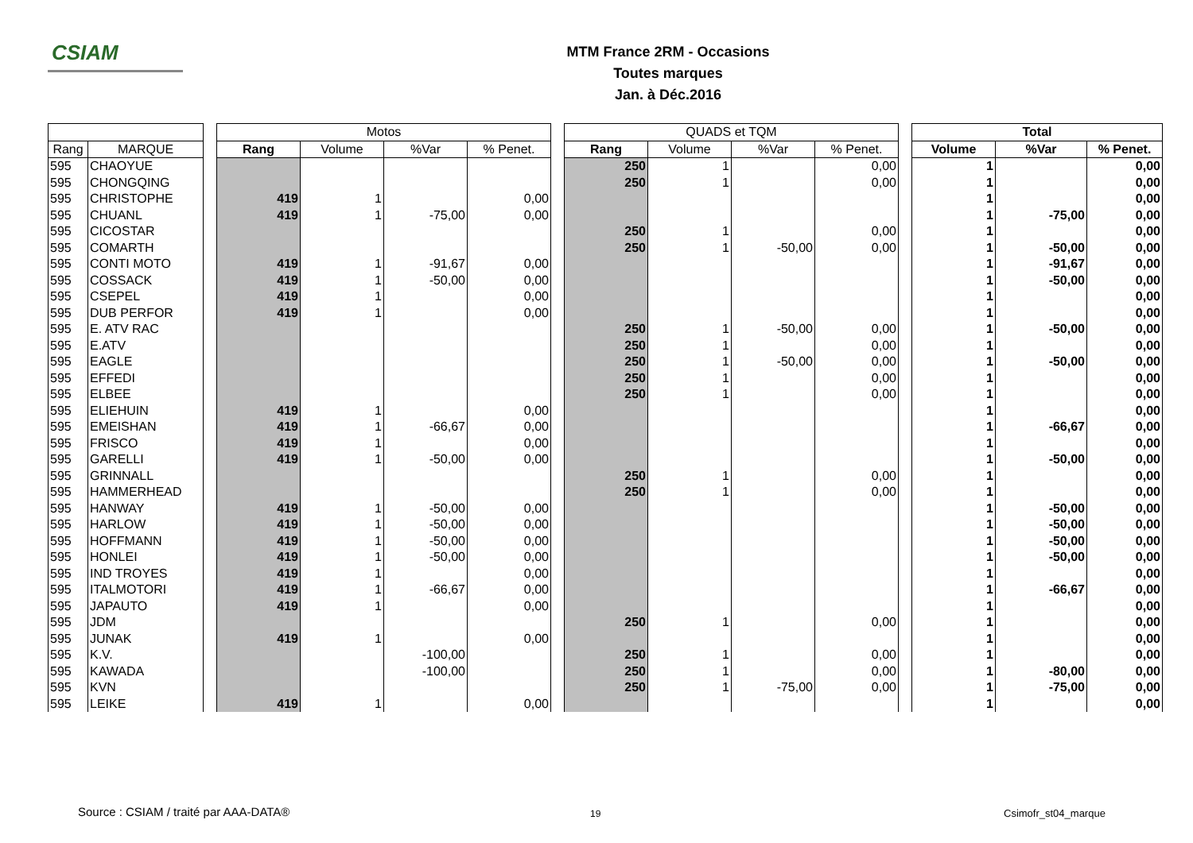CSIAM
MTM France 2RM - Occasions
Toutes marques
Jan. à Déc.2016
| | | | Motos | | | | | QUADS et TQM | | | | | Total | | |
| Rang | MARQUE | | Rang | Volume | %Var | % Penet. | | Rang | Volume | %Var | % Penet. | | Volume | %Var | % Penet. |
| 595 | CHAOYUE | | | | | | | 250 | 1 | | 0,00 | | 1 | | 0,00 |
| 595 | CHONGQING | | | | | | | 250 | 1 | | 0,00 | | 1 | | 0,00 |
| 595 | CHRISTOPHE | | 419 | 1 | | 0,00 | | | | | | | 1 | | 0,00 |
| 595 | CHUANL | | 419 | 1 | -75,00 | 0,00 | | | | | | | 1 | -75,00 | 0,00 |
| 595 | CICOSTAR | | | | | | | 250 | 1 | | 0,00 | | 1 | | 0,00 |
| 595 | COMARTH | | | | | | | 250 | 1 | -50,00 | 0,00 | | 1 | -50,00 | 0,00 |
| 595 | CONTI MOTO | | 419 | 1 | -91,67 | 0,00 | | | | | | | 1 | -91,67 | 0,00 |
| 595 | COSSACK | | 419 | 1 | -50,00 | 0,00 | | | | | | | 1 | -50,00 | 0,00 |
| 595 | CSEPEL | | 419 | 1 | | 0,00 | | | | | | | 1 | | 0,00 |
| 595 | DUB PERFOR | | 419 | 1 | | 0,00 | | | | | | | 1 | | 0,00 |
| 595 | E. ATV RAC | | | | | | | 250 | 1 | -50,00 | 0,00 | | 1 | -50,00 | 0,00 |
| 595 | E.ATV | | | | | | | 250 | 1 | | 0,00 | | 1 | | 0,00 |
| 595 | EAGLE | | | | | | | 250 | 1 | -50,00 | 0,00 | | 1 | -50,00 | 0,00 |
| 595 | EFFEDI | | | | | | | 250 | 1 | | 0,00 | | 1 | | 0,00 |
| 595 | ELBEE | | | | | | | 250 | 1 | | 0,00 | | 1 | | 0,00 |
| 595 | ELIEHUIN | | 419 | 1 | | 0,00 | | | | | | | 1 | | 0,00 |
| 595 | EMEISHAN | | 419 | 1 | -66,67 | 0,00 | | | | | | | 1 | -66,67 | 0,00 |
| 595 | FRISCO | | 419 | 1 | | 0,00 | | | | | | | 1 | | 0,00 |
| 595 | GARELLI | | 419 | 1 | -50,00 | 0,00 | | | | | | | 1 | -50,00 | 0,00 |
| 595 | GRINNALL | | | | | | | 250 | 1 | | 0,00 | | 1 | | 0,00 |
| 595 | HAMMERHEAD | | | | | | | 250 | 1 | | 0,00 | | 1 | | 0,00 |
| 595 | HANWAY | | 419 | 1 | -50,00 | 0,00 | | | | | | | 1 | -50,00 | 0,00 |
| 595 | HARLOW | | 419 | 1 | -50,00 | 0,00 | | | | | | | 1 | -50,00 | 0,00 |
| 595 | HOFFMANN | | 419 | 1 | -50,00 | 0,00 | | | | | | | 1 | -50,00 | 0,00 |
| 595 | HONLEI | | 419 | 1 | -50,00 | 0,00 | | | | | | | 1 | -50,00 | 0,00 |
| 595 | IND TROYES | | 419 | 1 | | 0,00 | | | | | | | 1 | | 0,00 |
| 595 | ITALMOTORI | | 419 | 1 | -66,67 | 0,00 | | | | | | | 1 | -66,67 | 0,00 |
| 595 | JAPAUTO | | 419 | 1 | | 0,00 | | | | | | | 1 | | 0,00 |
| 595 | JDM | | | | | | | 250 | 1 | | 0,00 | | 1 | | 0,00 |
| 595 | JUNAK | | 419 | 1 | | 0,00 | | | | | | | 1 | | 0,00 |
| 595 | K.V. | | | | -100,00 | | | 250 | 1 | | 0,00 | | 1 | | 0,00 |
| 595 | KAWADA | | | | -100,00 | | | 250 | 1 | | 0,00 | | 1 | -80,00 | 0,00 |
| 595 | KVN | | | | | | | 250 | 1 | -75,00 | 0,00 | | 1 | -75,00 | 0,00 |
| 595 | LEIKE | | 419 | 1 | | 0,00 | | | | | | | 1 | | 0,00 |
Source : CSIAM / traité par AAA-DATA®
19 Csimofr_st04_marque